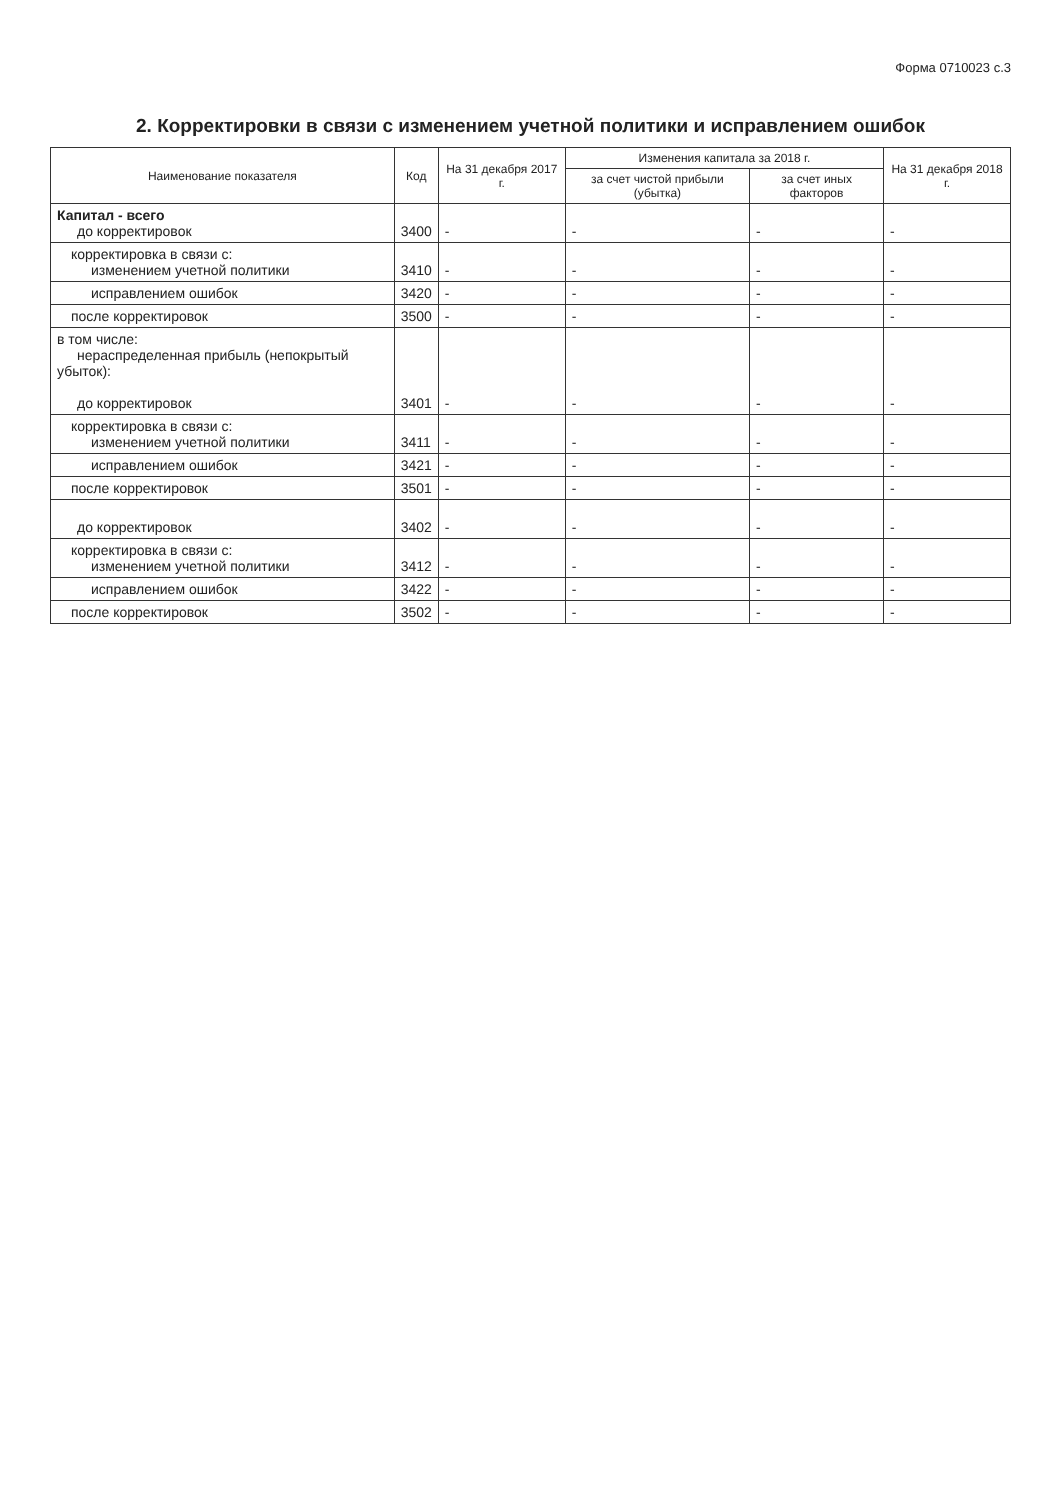Форма 0710023 с.3
2. Корректировки в связи с изменением учетной политики и исправлением ошибок
| Наименование показателя | Код | На 31 декабря 2017 г. | Изменения капитала за 2018 г. | | На 31 декабря 2018 г. |
| --- | --- | --- | --- | --- | --- |
| | | | за счет чистой прибыли (убытка) | за счет иных факторов | |
| Капитал - всего до корректировок | 3400 | - | - | - | - |
| корректировка в связи с: изменением учетной политики | 3410 | - | - | - | - |
| исправлением ошибок | 3420 | - | - | - | - |
| после корректировок | 3500 | - | - | - | - |
| в том числе: нераспределенная прибыль (непокрытый убыток): до корректировок | 3401 | - | - | - | - |
| корректировка в связи с: изменением учетной политики | 3411 | - | - | - | - |
| исправлением ошибок | 3421 | - | - | - | - |
| после корректировок | 3501 | - | - | - | - |
| до корректировок | 3402 | - | - | - | - |
| корректировка в связи с: изменением учетной политики | 3412 | - | - | - | - |
| исправлением ошибок | 3422 | - | - | - | - |
| после корректировок | 3502 | - | - | - | - |